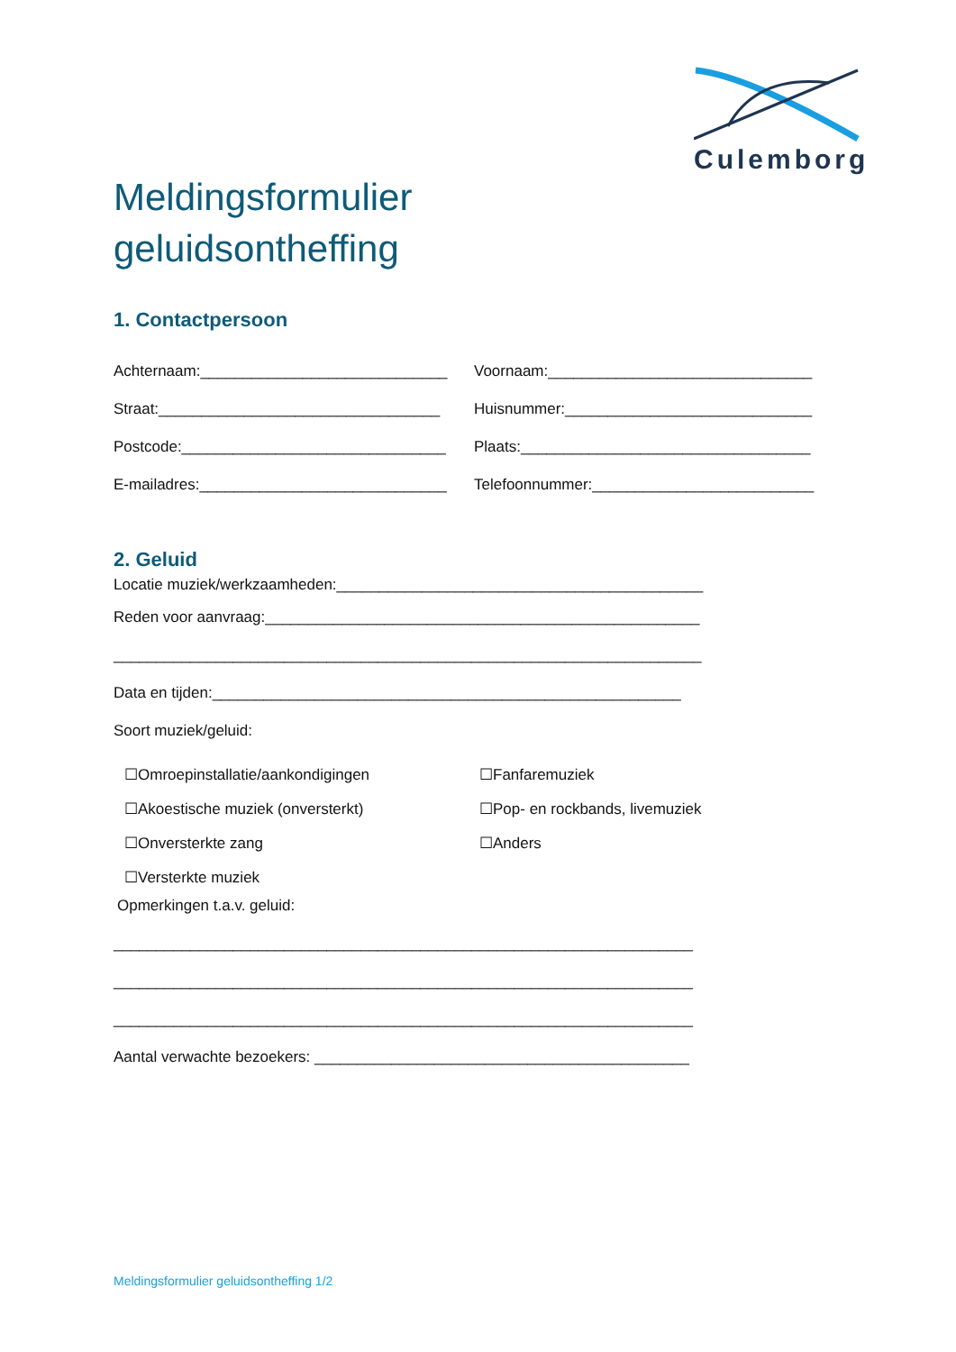Culemborg
Meldingsformulier
geluidsontheffing
1. Contactpersoon
Achternaam:_____________________________ Voornaam:_______________________________
Straat:_________________________________ Huisnummer:_____________________________
Postcode:_______________________________ Plaats:__________________________________
E-mailadres:_____________________________ Telefoonnummer:__________________________
2. Geluid
Locatie muziek/werkzaamheden:___________________________________________
Reden voor aanvraag:___________________________________________________
_____________________________________________________________________
Data en tijden:_______________________________________________________
Soort muziek/geluid:
☐Omroepinstallatie/aankondigingen ☐Fanfaremuziek
☐Akoestische muziek (onversterkt) ☐Pop- en rockbands, livemuziek
☐Onversterkte zang ☐Anders
☐Versterkte muziek
Opmerkingen t.a.v. geluid:
____________________________________________________________________
____________________________________________________________________
____________________________________________________________________
Aantal verwachte bezoekers: ____________________________________________
Meldingsformulier geluidsontheffing 1/2